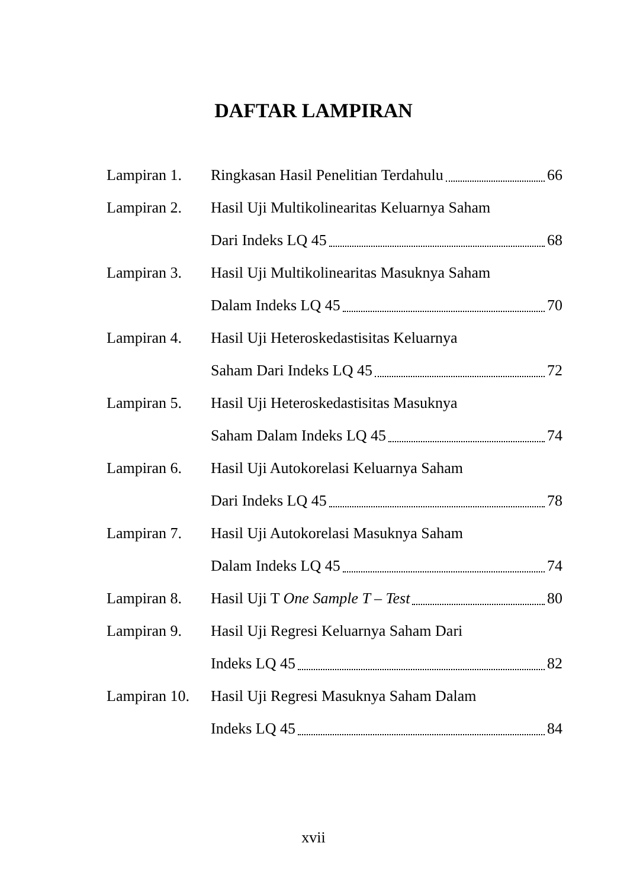DAFTAR LAMPIRAN
Lampiran 1. Ringkasan Hasil Penelitian Terdahulu 66
Lampiran 2. Hasil Uji Multikolinearitas Keluarnya Saham
Dari Indeks LQ 45 68
Lampiran 3. Hasil Uji Multikolinearitas Masuknya Saham
Dalam Indeks LQ 45 70
Lampiran 4. Hasil Uji Heteroskedastisitas Keluarnya
Saham Dari Indeks LQ 45 72
Lampiran 5. Hasil Uji Heteroskedastisitas Masuknya
Saham Dalam Indeks LQ 45 74
Lampiran 6. Hasil Uji Autokorelasi Keluarnya Saham
Dari Indeks LQ 45 78
Lampiran 7. Hasil Uji Autokorelasi Masuknya Saham
Dalam Indeks LQ 45 74
Lampiran 8. Hasil Uji T One Sample T – Test 80
Lampiran 9. Hasil Uji Regresi Keluarnya Saham Dari
Indeks LQ 45 82
Lampiran 10. Hasil Uji Regresi Masuknya Saham Dalam
Indeks LQ 45 84
xvii